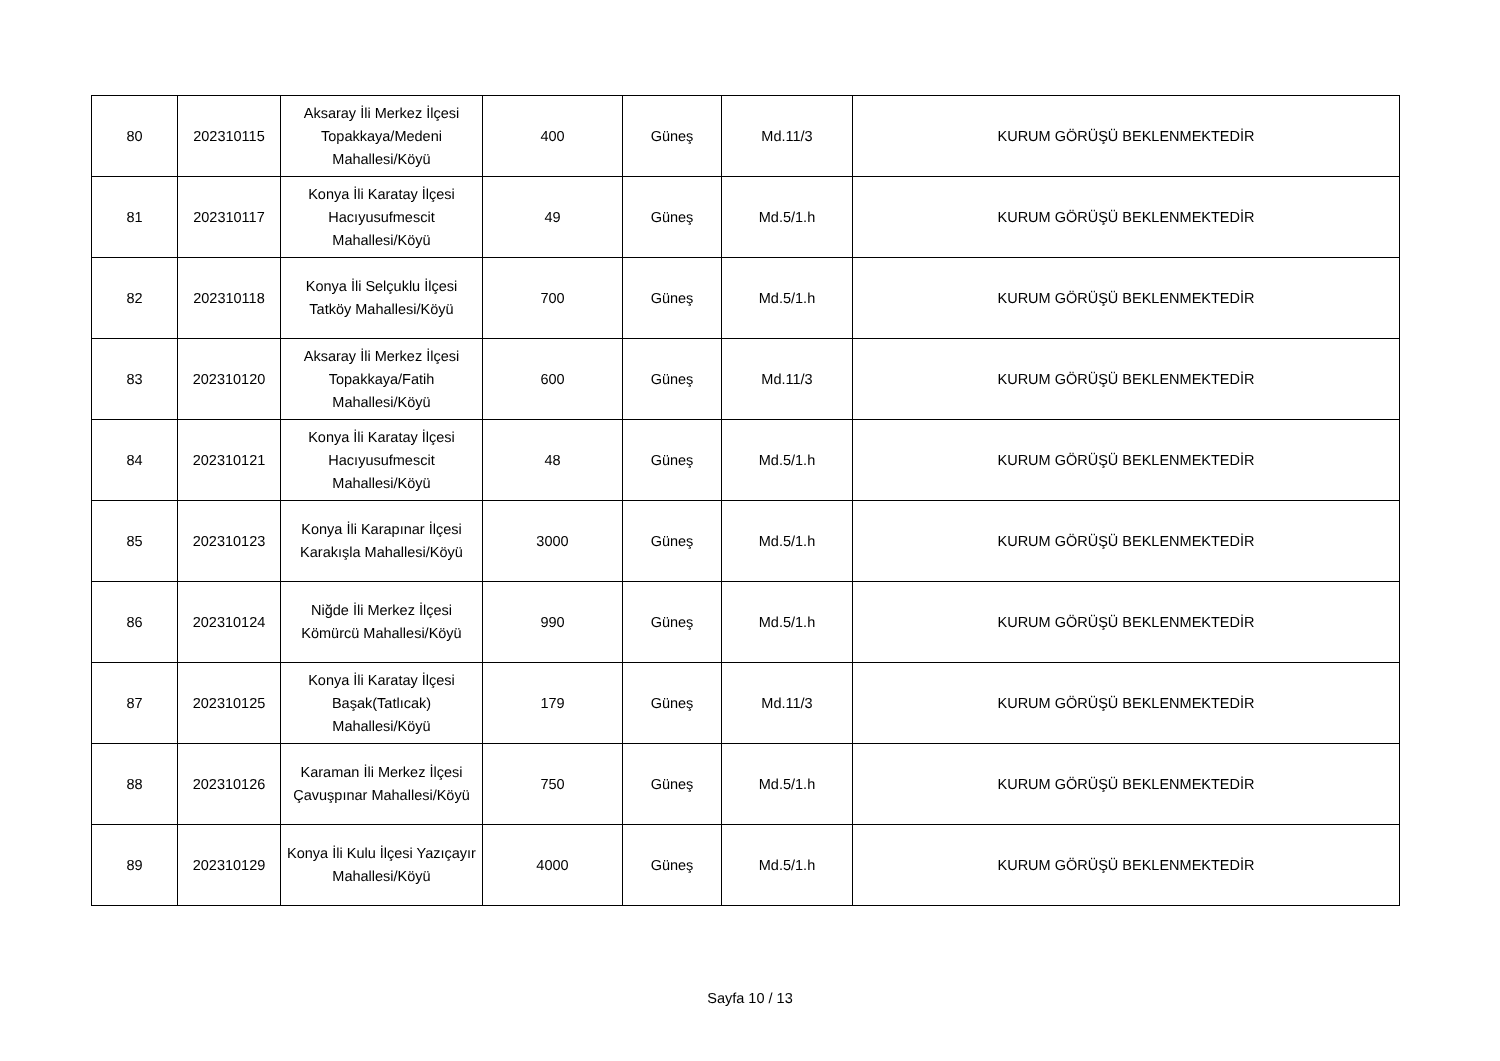| 80 | 202310115 | Aksaray İli Merkez İlçesi Topakkaya/Medeni Mahallesi/Köyü | 400 | Güneş | Md.11/3 | KURUM GÖRÜŞÜ BEKLENMEKTEDİR |
| 81 | 202310117 | Konya İli Karatay İlçesi Hacıyusufmescit Mahallesi/Köyü | 49 | Güneş | Md.5/1.h | KURUM GÖRÜŞÜ BEKLENMEKTEDİR |
| 82 | 202310118 | Konya İli Selçuklu İlçesi Tatköy Mahallesi/Köyü | 700 | Güneş | Md.5/1.h | KURUM GÖRÜŞÜ BEKLENMEKTEDİR |
| 83 | 202310120 | Aksaray İli Merkez İlçesi Topakkaya/Fatih Mahallesi/Köyü | 600 | Güneş | Md.11/3 | KURUM GÖRÜŞÜ BEKLENMEKTEDİR |
| 84 | 202310121 | Konya İli Karatay İlçesi Hacıyusufmescit Mahallesi/Köyü | 48 | Güneş | Md.5/1.h | KURUM GÖRÜŞÜ BEKLENMEKTEDİR |
| 85 | 202310123 | Konya İli Karapınar İlçesi Karakışla Mahallesi/Köyü | 3000 | Güneş | Md.5/1.h | KURUM GÖRÜŞÜ BEKLENMEKTEDİR |
| 86 | 202310124 | Niğde İli Merkez İlçesi Kömürcü Mahallesi/Köyü | 990 | Güneş | Md.5/1.h | KURUM GÖRÜŞÜ BEKLENMEKTEDİR |
| 87 | 202310125 | Konya İli Karatay İlçesi Başak(Tatlıcak) Mahallesi/Köyü | 179 | Güneş | Md.11/3 | KURUM GÖRÜŞÜ BEKLENMEKTEDİR |
| 88 | 202310126 | Karaman İli Merkez İlçesi Çavuşpınar Mahallesi/Köyü | 750 | Güneş | Md.5/1.h | KURUM GÖRÜŞÜ BEKLENMEKTEDİR |
| 89 | 202310129 | Konya İli Kulu İlçesi Yazıçayır Mahallesi/Köyü | 4000 | Güneş | Md.5/1.h | KURUM GÖRÜŞÜ BEKLENMEKTEDİR |
Sayfa 10 / 13